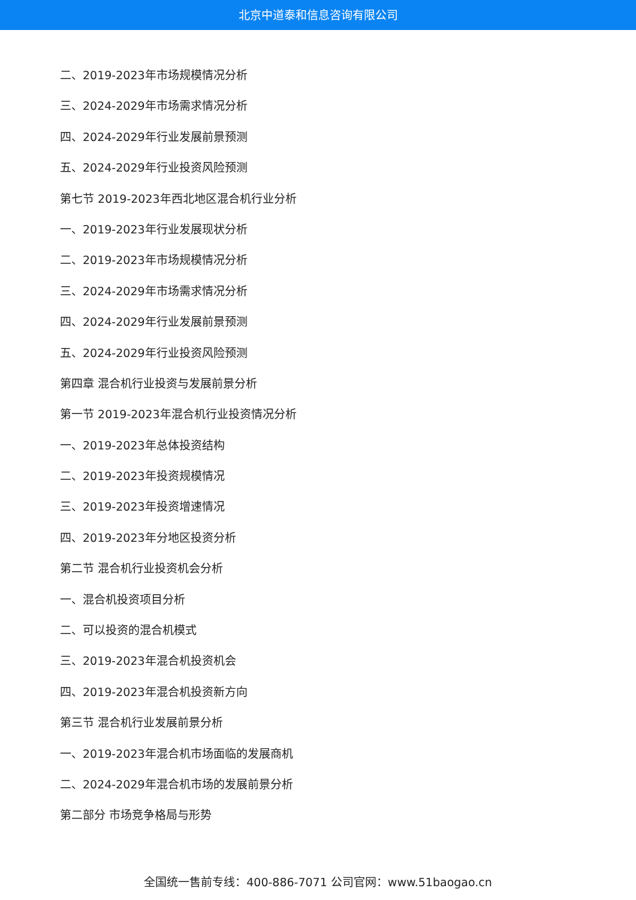北京中道泰和信息咨询有限公司
二、2019-2023年市场规模情况分析
三、2024-2029年市场需求情况分析
四、2024-2029年行业发展前景预测
五、2024-2029年行业投资风险预测
第七节 2019-2023年西北地区混合机行业分析
一、2019-2023年行业发展现状分析
二、2019-2023年市场规模情况分析
三、2024-2029年市场需求情况分析
四、2024-2029年行业发展前景预测
五、2024-2029年行业投资风险预测
第四章 混合机行业投资与发展前景分析
第一节 2019-2023年混合机行业投资情况分析
一、2019-2023年总体投资结构
二、2019-2023年投资规模情况
三、2019-2023年投资增速情况
四、2019-2023年分地区投资分析
第二节 混合机行业投资机会分析
一、混合机投资项目分析
二、可以投资的混合机模式
三、2019-2023年混合机投资机会
四、2019-2023年混合机投资新方向
第三节 混合机行业发展前景分析
一、2019-2023年混合机市场面临的发展商机
二、2024-2029年混合机市场的发展前景分析
第二部分 市场竞争格局与形势
全国统一售前专线：400-886-7071 公司官网：www.51baogao.cn